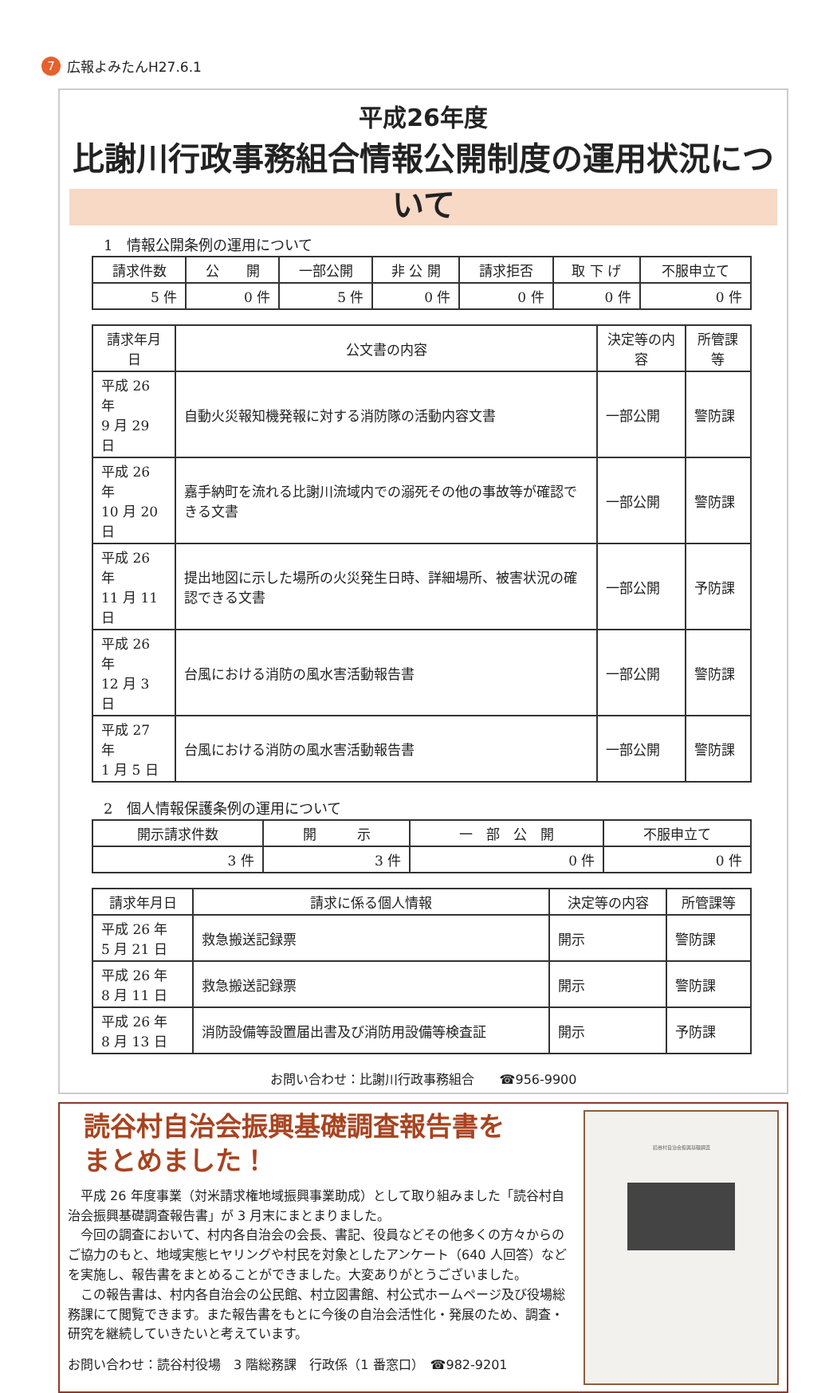7 広報よみたんH27.6.1
平成26年度
比謝川行政事務組合情報公開制度の運用状況について
1　情報公開条例の運用について
| 請求件数 | 公 開 | 一部公開 | 非 公 開 | 請求拒否 | 取 下 げ | 不服申立て |
| --- | --- | --- | --- | --- | --- | --- |
| 5 件 | 0 件 | 5 件 | 0 件 | 0 件 | 0 件 | 0 件 |
| 請求年月日 | 公文書の内容 | 決定等の内容 | 所管課等 |
| --- | --- | --- | --- |
| 平成 26 年 9 月 29 日 | 自動火災報知機発報に対する消防隊の活動内容文書 | 一部公開 | 警防課 |
| 平成 26 年 10 月 20 日 | 嘉手納町を流れる比謝川流域内での溺死その他の事故等が確認できる文書 | 一部公開 | 警防課 |
| 平成 26 年 11 月 11 日 | 提出地図に示した場所の火災発生日時、詳細場所、被害状況の確認できる文書 | 一部公開 | 予防課 |
| 平成 26 年 12 月 3 日 | 台風における消防の風水害活動報告書 | 一部公開 | 警防課 |
| 平成 27 年 1 月 5 日 | 台風における消防の風水害活動報告書 | 一部公開 | 警防課 |
2　個人情報保護条例の運用について
| 開示請求件数 | 開 示 | 一 部 公 開 | 不服申立て |
| --- | --- | --- | --- |
| 3 件 | 3 件 | 0 件 | 0 件 |
| 請求年月日 | 請求に係る個人情報 | 決定等の内容 | 所管課等 |
| --- | --- | --- | --- |
| 平成 26 年 5 月 21 日 | 救急搬送記録票 | 開示 | 警防課 |
| 平成 26 年 8 月 11 日 | 救急搬送記録票 | 開示 | 警防課 |
| 平成 26 年 8 月 13 日 | 消防設備等設置届出書及び消防用設備等検査証 | 開示 | 予防課 |
お問い合わせ：比謝川行政事務組合　　☎956-9900
読谷村自治会振興基礎調査報告書を
まとめました！
平成 26 年度事業（対米請求権地域振興事業助成）として取り組みました「読谷村自治会振興基礎調査報告書」が 3 月末にまとまりました。
今回の調査において、村内各自治会の会長、書記、役員などその他多くの方々からのご協力のもと、地域実態ヒヤリングや村民を対象としたアンケート（640 人回答）などを実施し、報告書をまとめることができました。大変ありがとうございました。
この報告書は、村内各自治会の公民館、村立図書館、村公式ホームページ及び役場総務課にて閲覧できます。また報告書をもとに今後の自治会活性化・発展のため、調査・研究を継続していきたいと考えています。
お問い合わせ：読谷村役場　3 階総務課　行政係（1 番窓口）　☎982-9201
読谷村自治会振興基礎調査